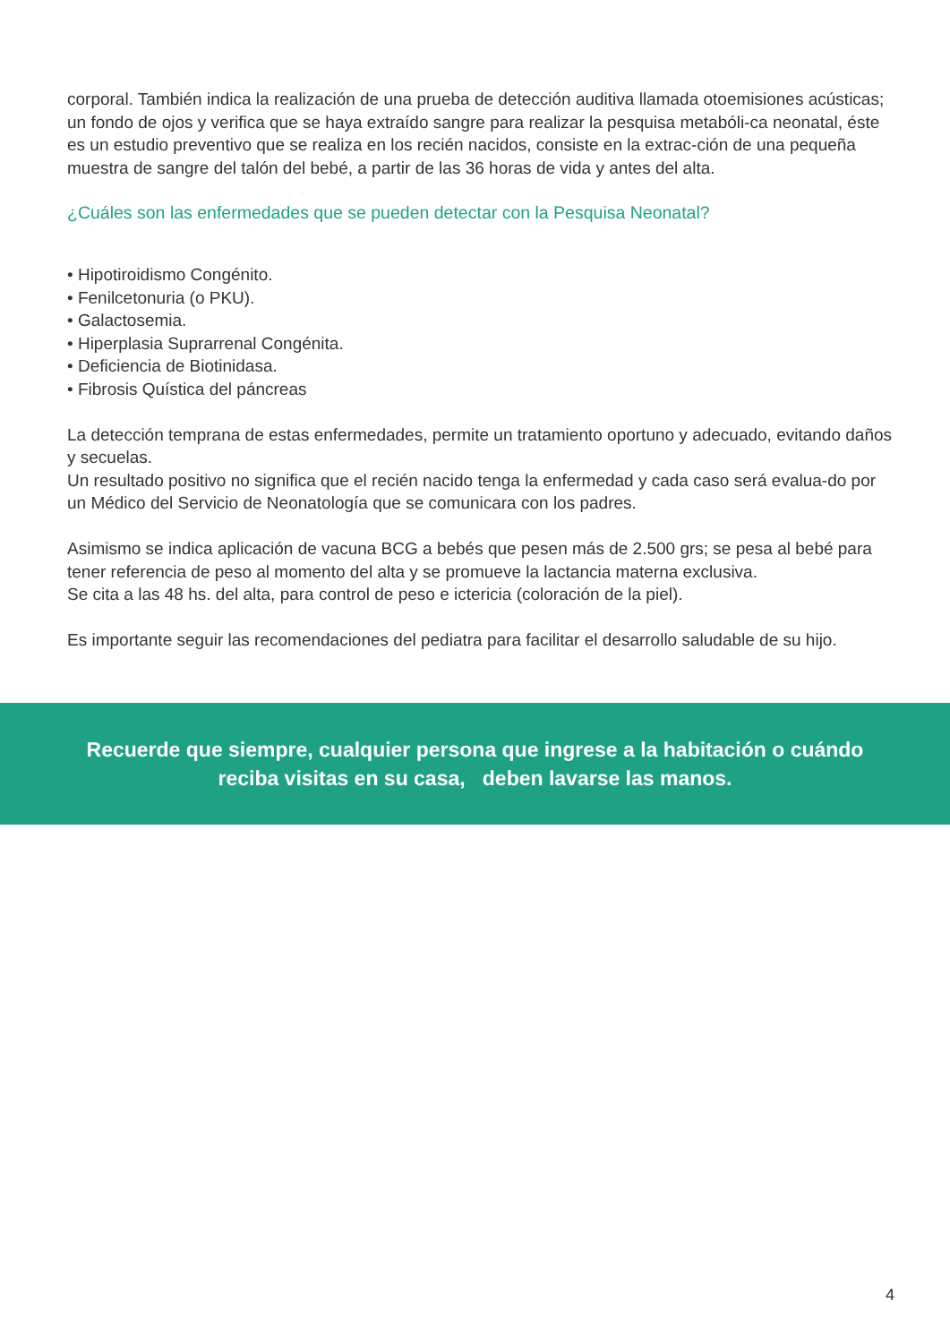corporal. También indica la realización de una prueba de detección auditiva llamada otoemisiones acústicas; un fondo de ojos y verifica que se haya extraído sangre para realizar la pesquisa metabóli-ca neonatal, éste es un estudio preventivo que se realiza en los recién nacidos, consiste en la extrac-ción de una pequeña muestra de sangre del talón del bebé, a partir de las 36 horas de vida y antes del alta.
¿Cuáles son las enfermedades que se pueden detectar con la Pesquisa Neonatal?
• Hipotiroidismo Congénito.
• Fenilcetonuria (o PKU).
• Galactosemia.
• Hiperplasia Suprarrenal Congénita.
• Deficiencia de Biotinidasa.
• Fibrosis Quística del páncreas
La detección temprana de estas enfermedades, permite un tratamiento oportuno y adecuado, evitando daños y secuelas.
Un resultado positivo no significa que el recién nacido tenga la enfermedad y cada caso será evalua-do por un Médico del Servicio de Neonatología que se comunicara con los padres.
Asimismo se indica aplicación de vacuna BCG a bebés que pesen más de 2.500 grs; se pesa al bebé para tener referencia de peso al momento del alta y se promueve la lactancia materna exclusiva.
Se cita a las 48 hs. del alta, para control de peso e ictericia (coloración de la piel).
Es importante seguir las recomendaciones del pediatra para facilitar el desarrollo saludable de su hijo.
Recuerde que siempre, cualquier persona que ingrese a la habitación o cuándo
reciba visitas en su casa, deben lavarse las manos.
4